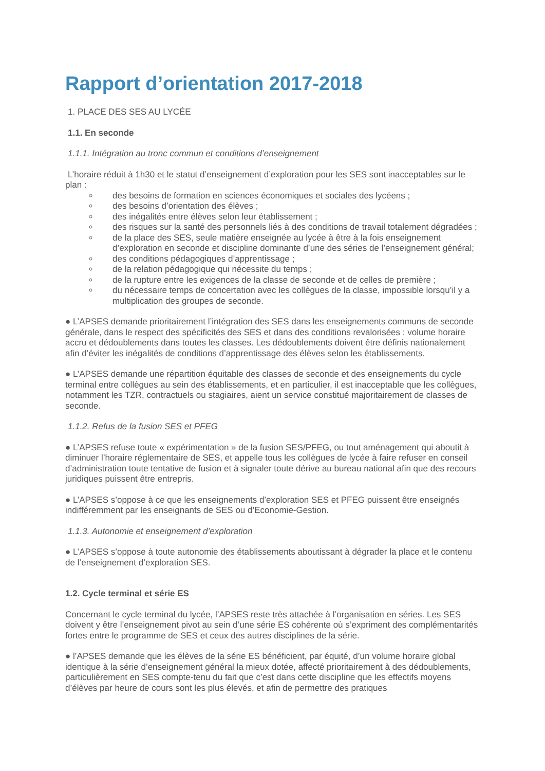Rapport d’orientation 2017-2018
1. PLACE DES SES AU LYCÉE
1.1. En seconde
1.1.1. Intégration au tronc commun et conditions d’enseignement
L’horaire réduit à 1h30 et le statut d’enseignement d’exploration pour les SES sont inacceptables sur le plan :
des besoins de formation en sciences économiques et sociales des lycéens ;
des besoins d’orientation des élèves ;
des inégalités entre élèves selon leur établissement ;
des risques sur la santé des personnels liés à des conditions de travail totalement dégradées ;
de la place des SES, seule matière enseignée au lycée à être à la fois enseignement d’exploration en seconde et discipline dominante d’une des séries de l’enseignement général;
des conditions pédagogiques d’apprentissage ;
de la relation pédagogique qui nécessite du temps ;
de la rupture entre les exigences de la classe de seconde et de celles de première ;
du nécessaire temps de concertation avec les collègues de la classe, impossible lorsqu’il y a multiplication des groupes de seconde.
● L’APSES demande prioritairement l’intégration des SES dans les enseignements communs de seconde générale, dans le respect des spécificités des SES et dans des conditions revalorisées : volume horaire accru et dédoublements dans toutes les classes. Les dédoublements doivent être définis nationalement afin d’éviter les inégalités de conditions d’apprentissage des élèves selon les établissements.
● L’APSES demande une répartition équitable des classes de seconde et des enseignements du cycle terminal entre collègues au sein des établissements, et en particulier, il est inacceptable que les collègues, notamment les TZR, contractuels ou stagiaires, aient un service constitué majoritairement de classes de seconde.
1.1.2. Refus de la fusion SES et PFEG
● L’APSES refuse toute « expérimentation » de la fusion SES/PFEG, ou tout aménagement qui aboutit à diminuer l’horaire réglementaire de SES, et appelle tous les collègues de lycée à faire refuser en conseil d’administration toute tentative de fusion et à signaler toute dérive au bureau national afin que des recours juridiques puissent être entrepris.
● L’APSES s’oppose à ce que les enseignements d’exploration SES et PFEG puissent être enseignés indifféremment par les enseignants de SES ou d’Economie-Gestion.
1.1.3. Autonomie et enseignement d’exploration
● L’APSES s’oppose à toute autonomie des établissements aboutissant à dégrader la place et le contenu de l’enseignement d’exploration SES.
1.2. Cycle terminal et série ES
Concernant le cycle terminal du lycée, l’APSES reste très attachée à l’organisation en séries. Les SES doivent y être l’enseignement pivot au sein d’une série ES cohérente où s’expriment des complémentarités fortes entre le programme de SES et ceux des autres disciplines de la série.
● l’APSES demande que les élèves de la série ES bénéficient, par équité, d’un volume horaire global identique à la série d’enseignement général la mieux dotée, affecté prioritairement à des dédoublements, particulièrement en SES compte-tenu du fait que c’est dans cette discipline que les effectifs moyens d’élèves par heure de cours sont les plus élevés, et afin de permettre des pratiques